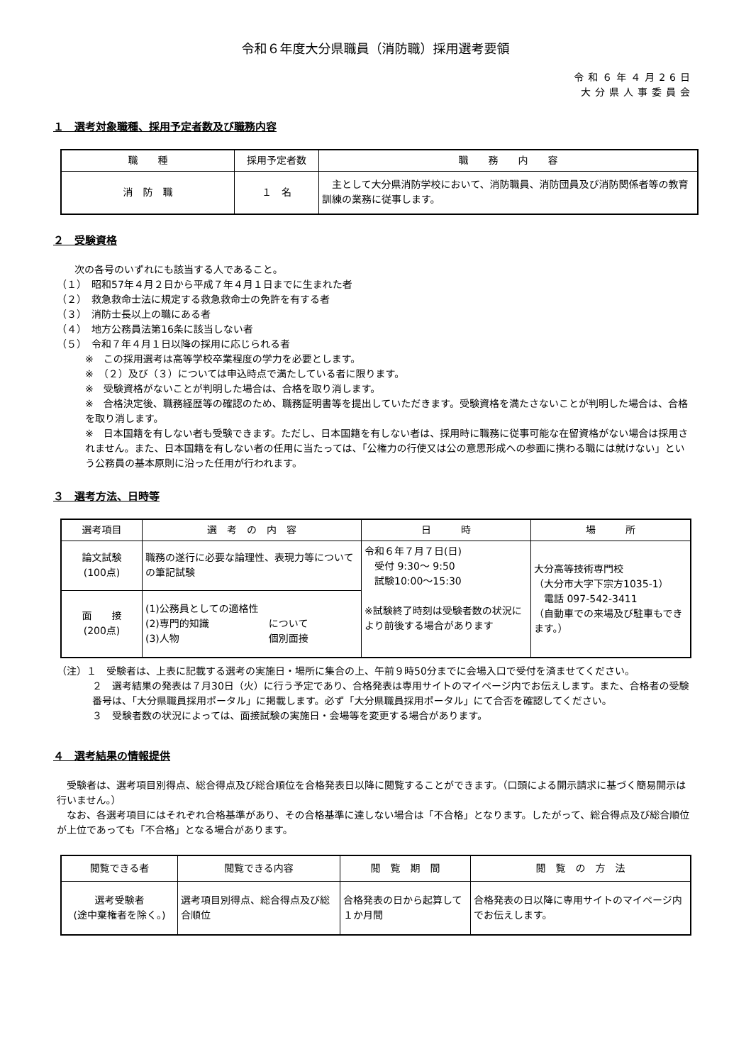令和６年度大分県職員（消防職）採用選考要領
令和６年４月26日
大分県人事委員会
１　選考対象職種、採用予定者数及び職務内容
| 職 種 | 採用予定者数 | 職 務 内 容 |
| --- | --- | --- |
| 消 防 職 | １ 名 | 主として大分県消防学校において、消防職員、消防団員及び消防関係者等の教育訓練の業務に従事します。 |
２　受験資格
次の各号のいずれにも該当する人であること。
（１）　昭和57年４月２日から平成７年４月１日までに生まれた者
（２）　救急救命士法に規定する救急救命士の免許を有する者
（３）　消防士長以上の職にある者
（４）　地方公務員法第16条に該当しない者
（５）　令和７年４月１日以降の採用に応じられる者
※　この採用選考は高等学校卒業程度の学力を必要とします。
※　（２）及び（３）については申込時点で満たしている者に限ります。
※　受験資格がないことが判明した場合は、合格を取り消します。
※　合格決定後、職務経歴等の確認のため、職務証明書等を提出していただきます。受験資格を満たさないことが判明した場合は、合格を取り消します。
※　日本国籍を有しない者も受験できます。ただし、日本国籍を有しない者は、採用時に職務に従事可能な在留資格がない場合は採用されません。また、日本国籍を有しない者の任用に当たっては、「公権力の行使又は公の意思形成への参画に携わる職には就けない」という公務員の基本原則に沿った任用が行われます。
３　選考方法、日時等
| 選考項目 | 選 考 の 内 容 | 日 時 | 場 所 |
| --- | --- | --- | --- |
| 論文試験 (100点) | 職務の遂行に必要な論理性、表現力等についての筆記試験 | 令和６年７月７日(日) 受付 9:30～ 9:50 試験10:00～15:30 ※試験終了時刻は受験者数の状況により前後する場合があります | 大分高等技術専門校 （大分市大字下宗方1035-1） 電話 097-542-3411 （自動車での来場及び駐車もできます。） |
| 面 接 (200点) | (1)公務員としての適格性 (2)専門的知識 について (3)人物 個別面接 | | |
（注）１　受験者は、上表に記載する選考の実施日・場所に集合の上、午前９時50分までに会場入口で受付を済ませてください。
２　選考結果の発表は７月30日（火）に行う予定であり、合格発表は専用サイトのマイページ内でお伝えします。また、合格者の受験番号は、「大分県職員採用ポータル」に掲載します。必ず「大分県職員採用ポータル」にて合否を確認してください。
３　受験者数の状況によっては、面接試験の実施日・会場等を変更する場合があります。
４　選考結果の情報提供
　受験者は、選考項目別得点、総合得点及び総合順位を合格発表日以降に閲覧することができます。（口頭による開示請求に基づく簡易開示は行いません。）
　なお、各選考項目にはそれぞれ合格基準があり、その合格基準に達しない場合は「不合格」となります。したがって、総合得点及び総合順位が上位であっても「不合格」となる場合があります。
| 閲覧できる者 | 閲覧できる内容 | 閲 覧 期 間 | 閲 覧 の 方 法 |
| --- | --- | --- | --- |
| 選考受験者 (途中棄権者を除く。) | 選考項目別得点、総合得点及び総合順位 | 合格発表の日から起算して１か月間 | 合格発表の日以降に専用サイトのマイページ内でお伝えします。 |